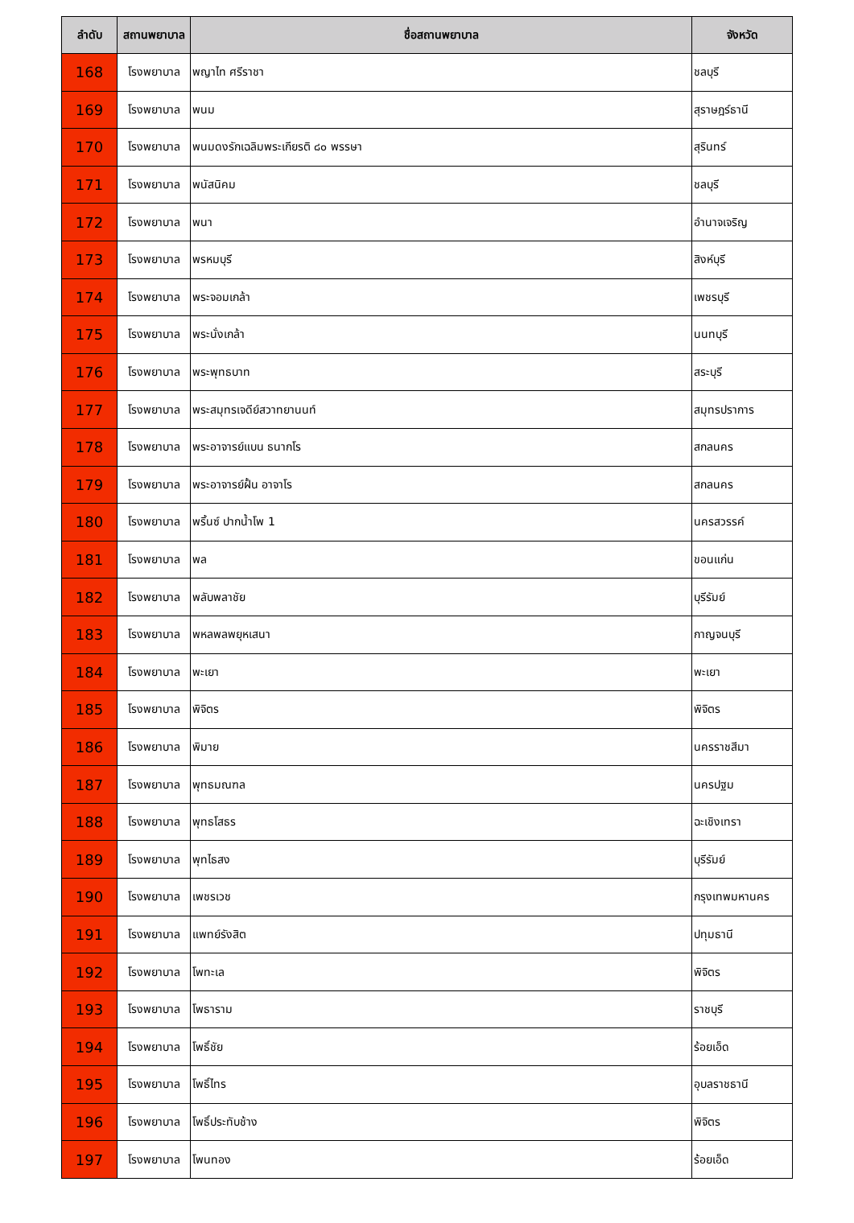| ลำดับ | สถานพยาบาล | ชื่อสถานพยาบาล | จังหวัด |
| --- | --- | --- | --- |
| 168 | โรงพยาบาล | พญาไท ศรีราชา | ชลบุรี |
| 169 | โรงพยาบาล | พนม | สุราษฎร์ธานี |
| 170 | โรงพยาบาล | พนมดงรักเฉลิมพระเกียรติ ๘๐ พรรษา | สุรินทร์ |
| 171 | โรงพยาบาล | พนัสนิคม | ชลบุรี |
| 172 | โรงพยาบาล | พนา | อำนาจเจริญ |
| 173 | โรงพยาบาล | พรหมบุรี | สิงห์บุรี |
| 174 | โรงพยาบาล | พระจอมเกล้า | เพชรบุรี |
| 175 | โรงพยาบาล | พระนั่งเกล้า | นนทบุรี |
| 176 | โรงพยาบาล | พระพุทธบาท | สระบุรี |
| 177 | โรงพยาบาล | พระสมุทรเจดีย์สวาทยานนท์ | สมุทรปราการ |
| 178 | โรงพยาบาล | พระอาจารย์แบน ธนากโร | สกลนคร |
| 179 | โรงพยาบาล | พระอาจารย์ฝั้น อาจาโร | สกลนคร |
| 180 | โรงพยาบาล | พริ้นซ์ ปากน้ำโพ 1 | นครสวรรค์ |
| 181 | โรงพยาบาล | พล | ขอนแก่น |
| 182 | โรงพยาบาล | พลับพลาชัย | บุรีรัมย์ |
| 183 | โรงพยาบาล | พหลพลพยุหเสนา | กาญจนบุรี |
| 184 | โรงพยาบาล | พะเยา | พะเยา |
| 185 | โรงพยาบาล | พิจิตร | พิจิตร |
| 186 | โรงพยาบาล | พิมาย | นครราชสีมา |
| 187 | โรงพยาบาล | พุทธมณฑล | นครปฐม |
| 188 | โรงพยาบาล | พุทธโสธร | ฉะเชิงเทรา |
| 189 | โรงพยาบาล | พุทไธสง | บุรีรัมย์ |
| 190 | โรงพยาบาล | เพชรเวช | กรุงเทพมหานคร |
| 191 | โรงพยาบาล | แพทย์รังสิต | ปทุมธานี |
| 192 | โรงพยาบาล | โพทะเล | พิจิตร |
| 193 | โรงพยาบาล | โพธาราม | ราชบุรี |
| 194 | โรงพยาบาล | โพธิ์ชัย | ร้อยเอ็ด |
| 195 | โรงพยาบาล | โพธิ์ไทร | อุบลราชธานี |
| 196 | โรงพยาบาล | โพธิ์ประทับช้าง | พิจิตร |
| 197 | โรงพยาบาล | โพนทอง | ร้อยเอ็ด |